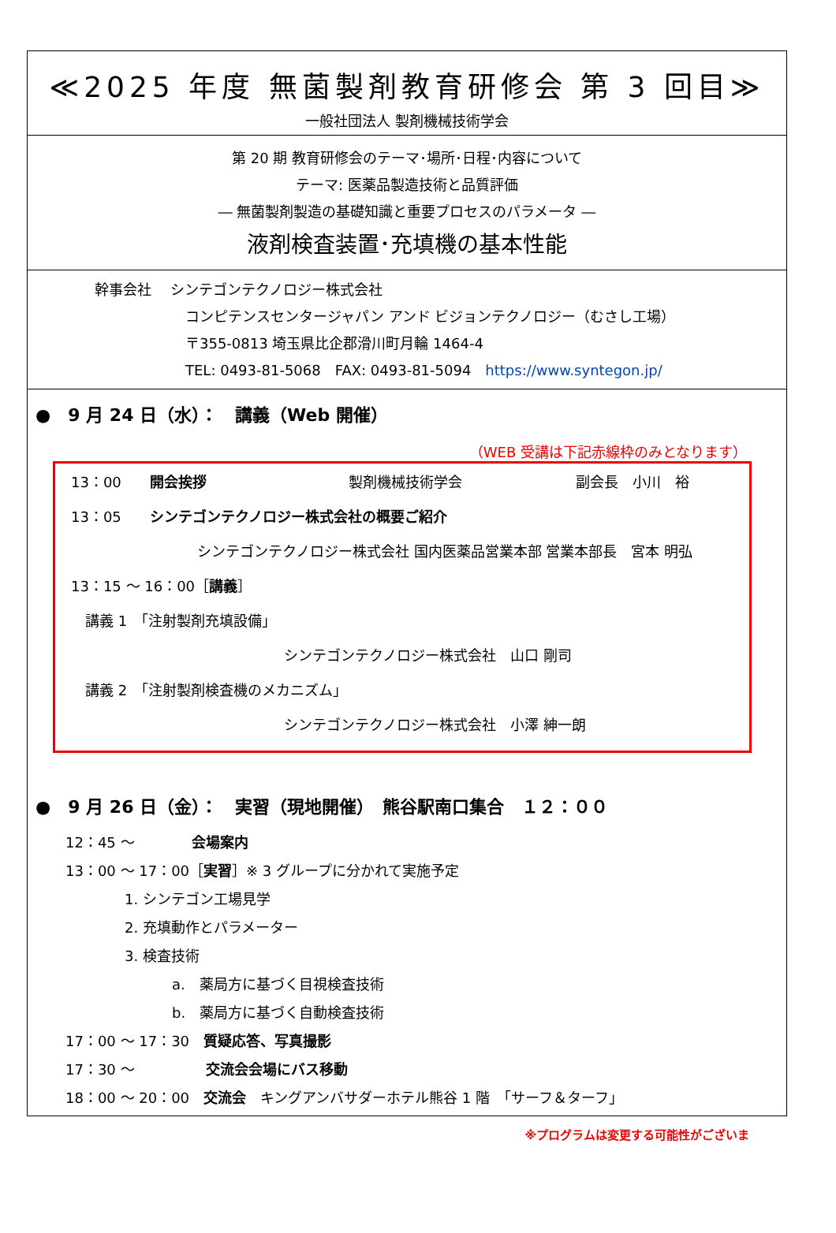≪2025 年度 無菌製剤教育研修会 第 3 回目≫
一般社団法人 製剤機械技術学会
第 20 期 教育研修会のテーマ･場所･日程･内容について
テーマ: 医薬品製造技術と品質評価
― 無菌製剤製造の基礎知識と重要プロセスのパラメータ ―
液剤検査装置･充填機の基本性能
幹事会社　 シンテゴンテクノロジー株式会社
コンピテンスセンタージャパン アンド ビジョンテクノロジー（むさし工場）
〒355-0813 埼玉県比企郡滑川町月輪 1464-4
TEL: 0493-81-5068　FAX: 0493-81-5094　https://www.syntegon.jp/
●　9 月 24 日（水）：　講義（Web 開催）
（WEB 受講は下記赤線枠のみとなります）
13：00　　開会挨拶　　　　　　　　　　製剤機械技術学会　　　　　　　　副会長　小川　裕
13：05　　シンテゴンテクノロジー株式会社の概要ご紹介
シンテゴンテクノロジー株式会社 国内医薬品営業本部 営業本部長　宮本 明弘
13：15 ～ 16：00［講義］
　講義 1　「注射製剤充填設備」
シンテゴンテクノロジー株式会社　山口 剛司
　講義 2　「注射製剤検査機のメカニズム」
シンテゴンテクノロジー株式会社　小澤 紳一朗
●　9 月 26 日（金）：　実習（現地開催）　熊谷駅南口集合　１２：００
12：45 ～　　　　会場案内
13：00 ～ 17：00［実習］※ 3 グループに分かれて実施予定
1. シンテゴン工場見学
2. 充填動作とパラメーター
3. 検査技術
a.　薬局方に基づく目視検査技術
b.　薬局方に基づく自動検査技術
17：00 ～ 17：30　質疑応答、写真撮影
17：30 ～　　　　　交流会会場にバス移動
18：00 ～ 20：00　交流会　キングアンバサダーホテル熊谷 1 階　「サーフ＆ターフ」
※プログラムは変更する可能性がございま